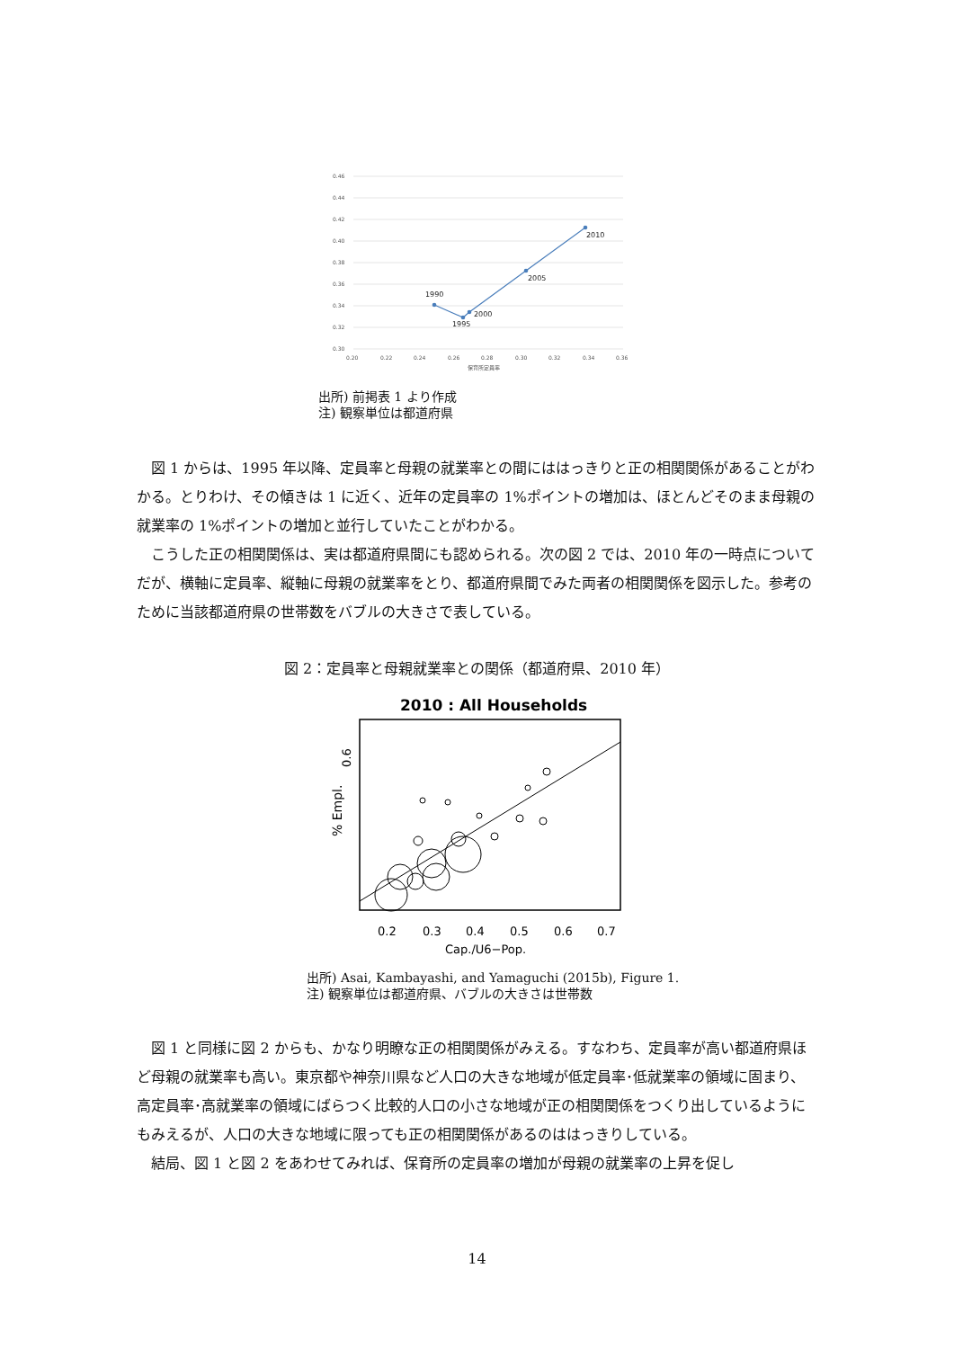0.46
0.44
0.42
0.40
0.38
0.36
0.34
0.32
0.30
0.20
0.22
0.24
0.26
0.28
0.30
0.32
0.34
0.36
保育所定員率
1990
1995
2000
2005
2010
出所) 前掲表 1 より作成
注) 観察単位は都道府県
　図 1 からは、1995 年以降、定員率と母親の就業率との間にははっきりと正の相関関係があることがわかる。とりわけ、その傾きは 1 に近く、近年の定員率の 1%ポイントの増加は、ほとんどそのまま母親の就業率の 1%ポイントの増加と並行していたことがわかる。
　こうした正の相関関係は、実は都道府県間にも認められる。次の図 2 では、2010 年の一時点についてだが、横軸に定員率、縦軸に母親の就業率をとり、都道府県間でみた両者の相関関係を図示した。参考のために当該都道府県の世帯数をバブルの大きさで表している。
図 2：定員率と母親就業率との関係（都道府県、2010 年）
2010 : All Households
0.2
0.3
0.4
0.5
0.6
0.7
Cap./U6−Pop.
0.6
% Empl.
出所) Asai, Kambayashi, and Yamaguchi (2015b), Figure 1.
注) 観察単位は都道府県、バブルの大きさは世帯数
　図 1 と同様に図 2 からも、かなり明瞭な正の相関関係がみえる。すなわち、定員率が高い都道府県ほど母親の就業率も高い。東京都や神奈川県など人口の大きな地域が低定員率･低就業率の領域に固まり、高定員率･高就業率の領域にばらつく比較的人口の小さな地域が正の相関関係をつくり出しているようにもみえるが、人口の大きな地域に限っても正の相関関係があるのははっきりしている。
　結局、図 1 と図 2 をあわせてみれば、保育所の定員率の増加が母親の就業率の上昇を促し
14